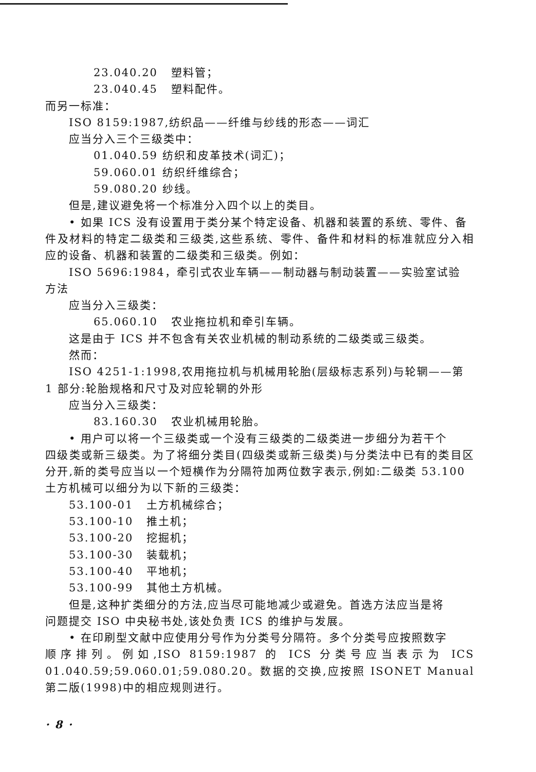23.040.20 塑料管；
23.040.45 塑料配件。
而另一标准：
ISO 8159:1987,纺织品——纤维与纱线的形态——词汇
应当分入三个三级类中：
01.040.59 纺织和皮革技术(词汇)；
59.060.01 纺织纤维综合；
59.080.20 纱线。
但是,建议避免将一个标准分入四个以上的类目。
• 如果 ICS 没有设置用于类分某个特定设备、机器和装置的系统、零件、备
件及材料的特定二级类和三级类,这些系统、零件、备件和材料的标准就应分入相应的设备、机器和装置的二级类和三级类。例如：
ISO 5696:1984，牵引式农业车辆——制动器与制动装置——实验室试验
方法
应当分入三级类：
65.060.10 农业拖拉机和牵引车辆。
这是由于 ICS 并不包含有关农业机械的制动系统的二级类或三级类。
然而：
ISO 4251-1:1998,农用拖拉机与机械用轮胎(层级标志系列)与轮辋——第
1 部分:轮胎规格和尺寸及对应轮辋的外形
应当分入三级类：
83.160.30 农业机械用轮胎。
• 用户可以将一个三级类或一个没有三级类的二级类进一步细分为若干个
四级类或新三级类。为了将细分类目(四级类或新三级类)与分类法中已有的类目区分开,新的类号应当以一个短横作为分隔符加两位数字表示,例如:二级类 53.100 土方机械可以细分为以下新的三级类：
53.100-01 土方机械综合；
53.100-10 推土机；
53.100-20 挖掘机；
53.100-30 装载机；
53.100-40 平地机；
53.100-99 其他土方机械。
但是,这种扩类细分的方法,应当尽可能地减少或避免。首选方法应当是将
问题提交 ISO 中央秘书处,该处负责 ICS 的维护与发展。
• 在印刷型文献中应使用分号作为分类号分隔符。多个分类号应按照数字
顺序排列。例如,ISO 8159:1987 的 ICS 分类号应当表示为 ICS 01.040.59;59.060.01;59.080.20。数据的交换,应按照 ISONET Manual 第二版(1998)中的相应规则进行。
· 8 ·